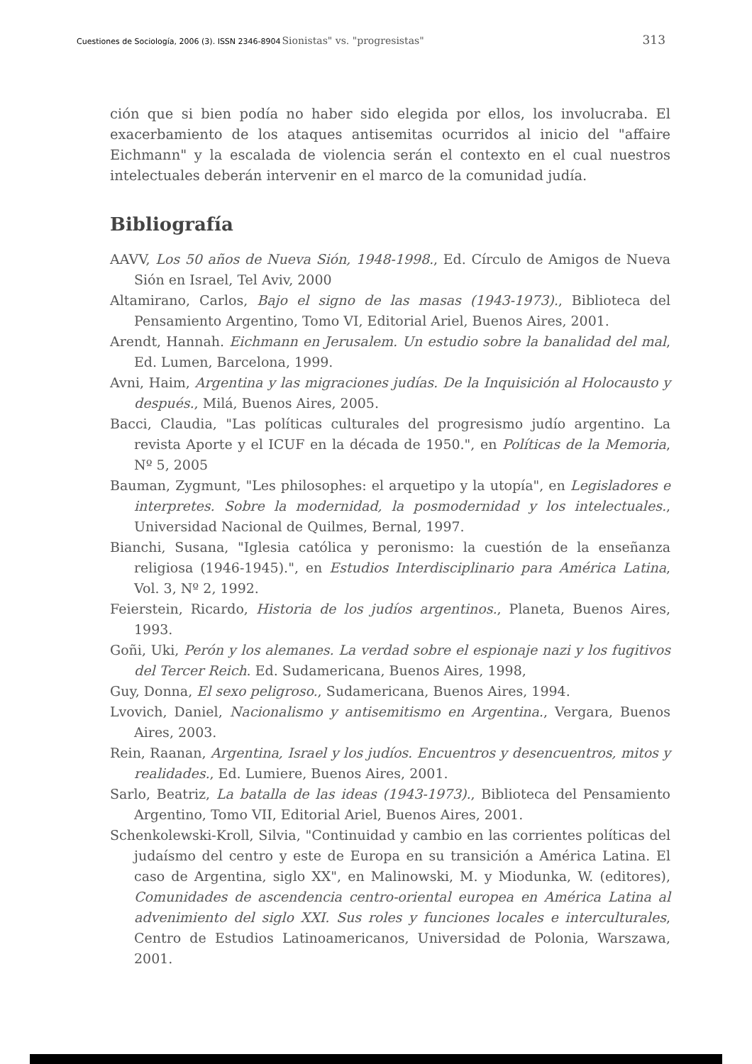Cuestiones de Sociología, 2006 (3). ISSN 2346-8904 Sionistas" vs. "progresistas" 313
ción que si bien podía no haber sido elegida por ellos, los involucraba. El exacerbamiento de los ataques antisemitas ocurridos al inicio del "affaire Eichmann" y la escalada de violencia serán el contexto en el cual nuestros intelectuales deberán intervenir en el marco de la comunidad judía.
Bibliografía
AAVV, Los 50 años de Nueva Sión, 1948-1998., Ed. Círculo de Amigos de Nueva Sión en Israel, Tel Aviv, 2000
Altamirano, Carlos, Bajo el signo de las masas (1943-1973)., Biblioteca del Pensamiento Argentino, Tomo VI, Editorial Ariel, Buenos Aires, 2001.
Arendt, Hannah. Eichmann en Jerusalem. Un estudio sobre la banalidad del mal, Ed. Lumen, Barcelona, 1999.
Avni, Haim, Argentina y las migraciones judías. De la Inquisición al Holocausto y después., Milá, Buenos Aires, 2005.
Bacci, Claudia, "Las políticas culturales del progresismo judío argentino. La revista Aporte y el ICUF en la década de 1950.", en Políticas de la Memoria, Nº 5, 2005
Bauman, Zygmunt, "Les philosophes: el arquetipo y la utopía", en Legisladores e interpretes. Sobre la modernidad, la posmodernidad y los intelectuales., Universidad Nacional de Quilmes, Bernal, 1997.
Bianchi, Susana, "Iglesia católica y peronismo: la cuestión de la enseñanza religiosa (1946-1945).", en Estudios Interdisciplinario para América Latina, Vol. 3, Nº 2, 1992.
Feierstein, Ricardo, Historia de los judíos argentinos., Planeta, Buenos Aires, 1993.
Goñi, Uki, Perón y los alemanes. La verdad sobre el espionaje nazi y los fugitivos del Tercer Reich. Ed. Sudamericana, Buenos Aires, 1998,
Guy, Donna, El sexo peligroso., Sudamericana, Buenos Aires, 1994.
Lvovich, Daniel, Nacionalismo y antisemitismo en Argentina., Vergara, Buenos Aires, 2003.
Rein, Raanan, Argentina, Israel y los judíos. Encuentros y desencuentros, mitos y realidades., Ed. Lumiere, Buenos Aires, 2001.
Sarlo, Beatriz, La batalla de las ideas (1943-1973)., Biblioteca del Pensamiento Argentino, Tomo VII, Editorial Ariel, Buenos Aires, 2001.
Schenkolewski-Kroll, Silvia, "Continuidad y cambio en las corrientes políticas del judaísmo del centro y este de Europa en su transición a América Latina. El caso de Argentina, siglo XX", en Malinowski, M. y Miodunka, W. (editores), Comunidades de ascendencia centro-oriental europea en América Latina al advenimiento del siglo XXI. Sus roles y funciones locales e interculturales, Centro de Estudios Latinoamericanos, Universidad de Polonia, Warszawa, 2001.